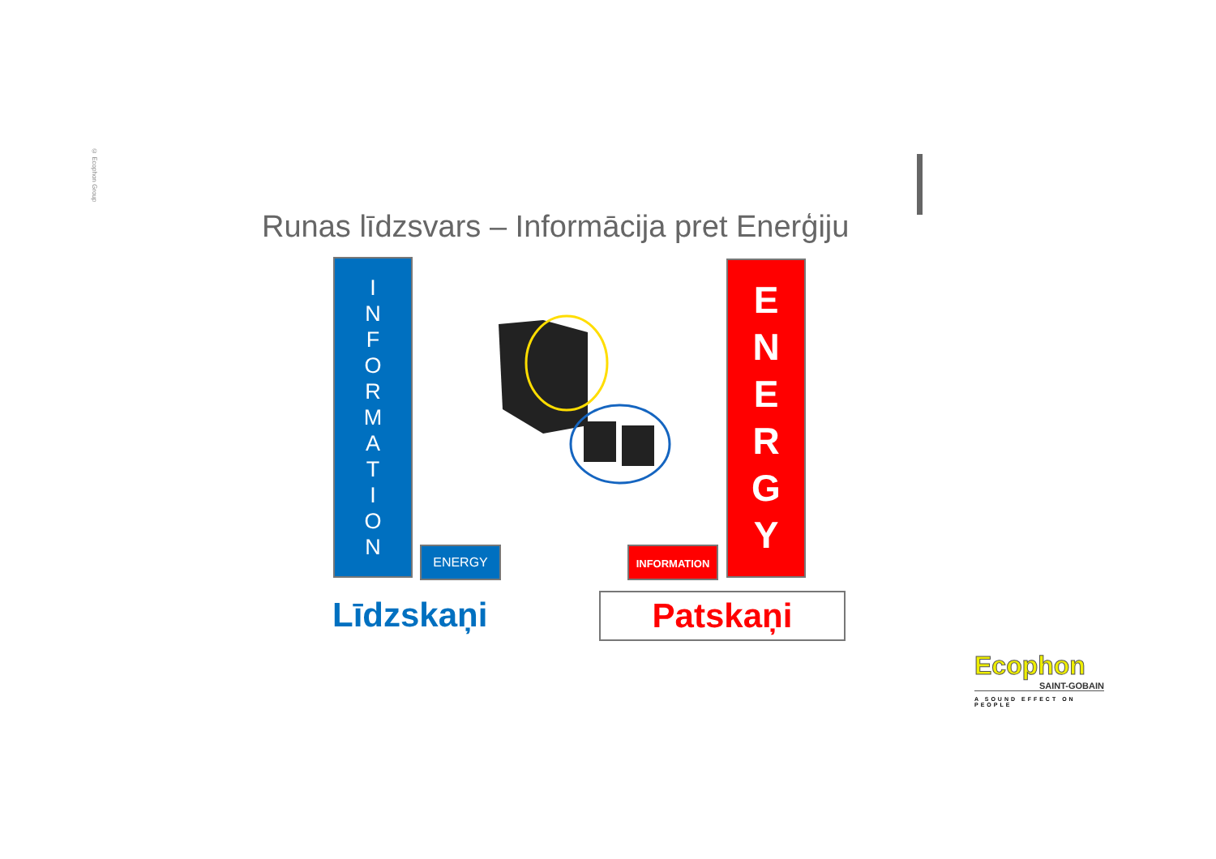© Ecophon Group
Runas līdzsvars – Informācija pret Enerģiju
I
N
F
O
R
M
A
T
I
O
N
ENERGY INFORMATION
E
N
E
R
G
Y
Līdzskaņi Patskaņi
Ecophon
SAINT-GOBAIN
A SOUND EFFECT ON PEOPLE